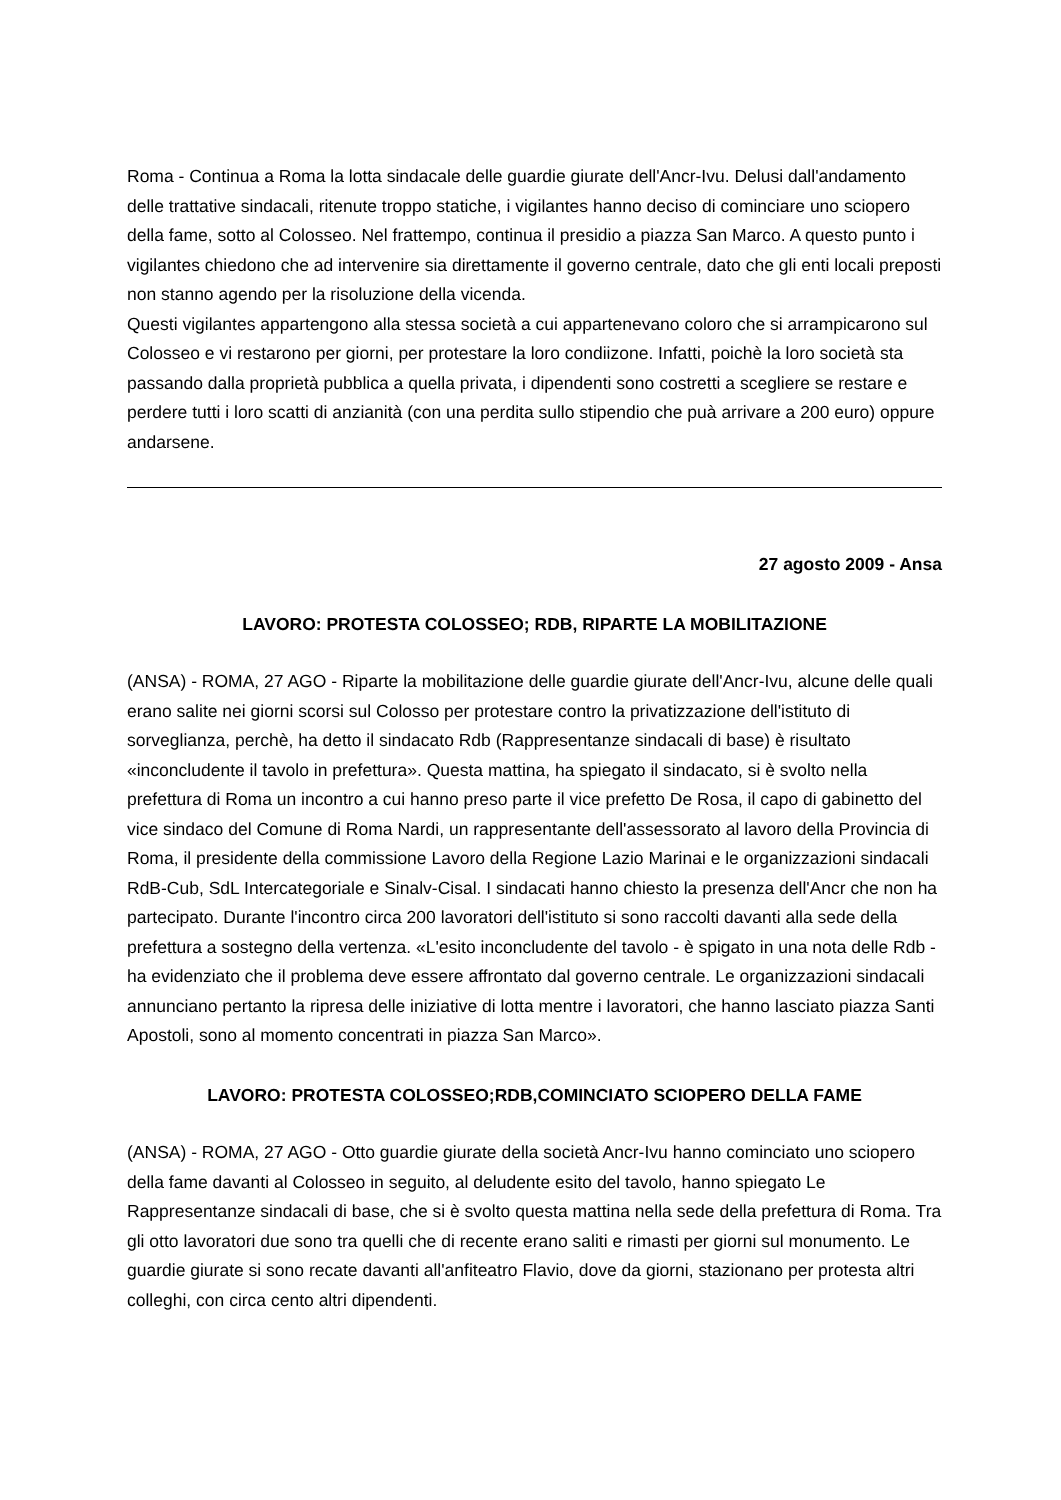Roma - Continua a Roma la lotta sindacale delle guardie giurate dell'Ancr-Ivu. Delusi dall'andamento delle trattative sindacali, ritenute troppo statiche, i vigilantes hanno deciso di cominciare uno sciopero della fame, sotto al Colosseo. Nel frattempo, continua il presidio a piazza San Marco. A questo punto i vigilantes chiedono che ad intervenire sia direttamente il governo centrale, dato che gli enti locali preposti non stanno agendo per la risoluzione della vicenda.
Questi vigilantes appartengono alla stessa società a cui appartenevano coloro che si arrampicarono sul Colosseo e vi restarono per giorni, per protestare la loro condiizone. Infatti, poichè la loro società sta passando dalla proprietà pubblica a quella privata, i dipendenti sono costretti a scegliere se restare e perdere tutti i loro scatti di anzianità (con una perdita sullo stipendio che puà arrivare a 200 euro) oppure andarsene.
27 agosto 2009 - Ansa
LAVORO: PROTESTA COLOSSEO; RDB, RIPARTE LA MOBILITAZIONE
(ANSA) - ROMA, 27 AGO - Riparte la mobilitazione delle guardie giurate dell'Ancr-Ivu, alcune delle quali erano salite nei giorni scorsi sul Colosso per protestare contro la privatizzazione dell'istituto di sorveglianza, perchè, ha detto il sindacato Rdb (Rappresentanze sindacali di base) è risultato «inconcludente il tavolo in prefettura». Questa mattina, ha spiegato il sindacato, si è svolto nella prefettura di Roma un incontro a cui hanno preso parte il vice prefetto De Rosa, il capo di gabinetto del vice sindaco del Comune di Roma Nardi, un rappresentante dell'assessorato al lavoro della Provincia di Roma, il presidente della commissione Lavoro della Regione Lazio Marinai e le organizzazioni sindacali RdB-Cub, SdL Intercategoriale e Sinalv-Cisal. I sindacati hanno chiesto la presenza dell'Ancr che non ha partecipato. Durante l'incontro circa 200 lavoratori dell'istituto si sono raccolti davanti alla sede della prefettura a sostegno della vertenza. «L'esito inconcludente del tavolo - è spigato in una nota delle Rdb - ha evidenziato che il problema deve essere affrontato dal governo centrale. Le organizzazioni sindacali annunciano pertanto la ripresa delle iniziative di lotta mentre i lavoratori, che hanno lasciato piazza Santi Apostoli, sono al momento concentrati in piazza San Marco».
LAVORO: PROTESTA COLOSSEO;RDB,COMINCIATO SCIOPERO DELLA FAME
(ANSA) - ROMA, 27 AGO - Otto guardie giurate della società Ancr-Ivu hanno cominciato uno sciopero della fame davanti al Colosseo in seguito, al deludente esito del tavolo, hanno spiegato Le Rappresentanze sindacali di base, che si è svolto questa mattina nella sede della prefettura di Roma. Tra gli otto lavoratori due sono tra quelli che di recente erano saliti e rimasti per giorni sul monumento. Le guardie giurate si sono recate davanti all'anfiteatro Flavio, dove da giorni, stazionano per protesta altri colleghi, con circa cento altri dipendenti.